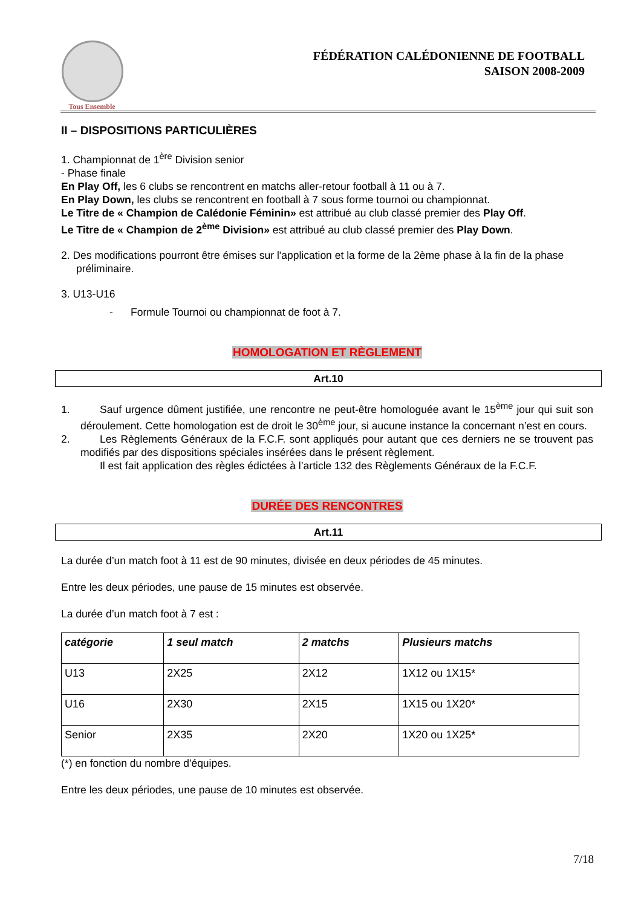Tous Ensemble
FÉDÉRATION CALÉDONIENNE DE FOOTBALL
SAISON 2008-2009
II – DISPOSITIONS PARTICULIÈRES
1. Championnat de 1<sup>ère</sup> Division senior
- Phase finale
En Play Off, les 6 clubs se rencontrent en matchs aller-retour football à 11 ou à 7.
En Play Down, les clubs se rencontrent en football à 7 sous forme tournoi ou championnat.
Le Titre de « Champion de Calédonie Féminin» est attribué au club classé premier des Play Off.
Le Titre de « Champion de 2<sup>ème</sup> Division» est attribué au club classé premier des Play Down.
2. Des modifications pourront être émises sur l'application et la forme de la 2ème phase à la fin de la phase préliminaire.
3. U13-U16
- Formule Tournoi ou championnat de foot à 7.
HOMOLOGATION ET RÈGLEMENT
Art.10
1. Sauf urgence dûment justifiée, une rencontre ne peut-être homologuée avant le 15<sup>ème</sup> jour qui suit son déroulement. Cette homologation est de droit le 30<sup>ème</sup> jour, si aucune instance la concernant n’est en cours.
2. Les Règlements Généraux de la F.C.F. sont appliqués pour autant que ces derniers ne se trouvent pas modifiés par des dispositions spéciales insérées dans le présent règlement.
Il est fait application des règles édictées à l’article 132 des Règlements Généraux de la F.C.F.
DURÉE DES RENCONTRES
Art.11
La durée d’un match foot à 11 est de 90 minutes, divisée en deux périodes de 45 minutes.
Entre les deux périodes, une pause de 15 minutes est observée.
La durée d’un match foot à 7 est :
| catégorie | 1 seul match | 2 matchs | Plusieurs matchs |
| --- | --- | --- | --- |
| U13 | 2X25 | 2X12 | 1X12 ou 1X15* |
| U16 | 2X30 | 2X15 | 1X15 ou 1X20* |
| Senior | 2X35 | 2X20 | 1X20 ou 1X25* |
(*) en fonction du nombre d'équipes.
Entre les deux périodes, une pause de 10 minutes est observée.
7/18